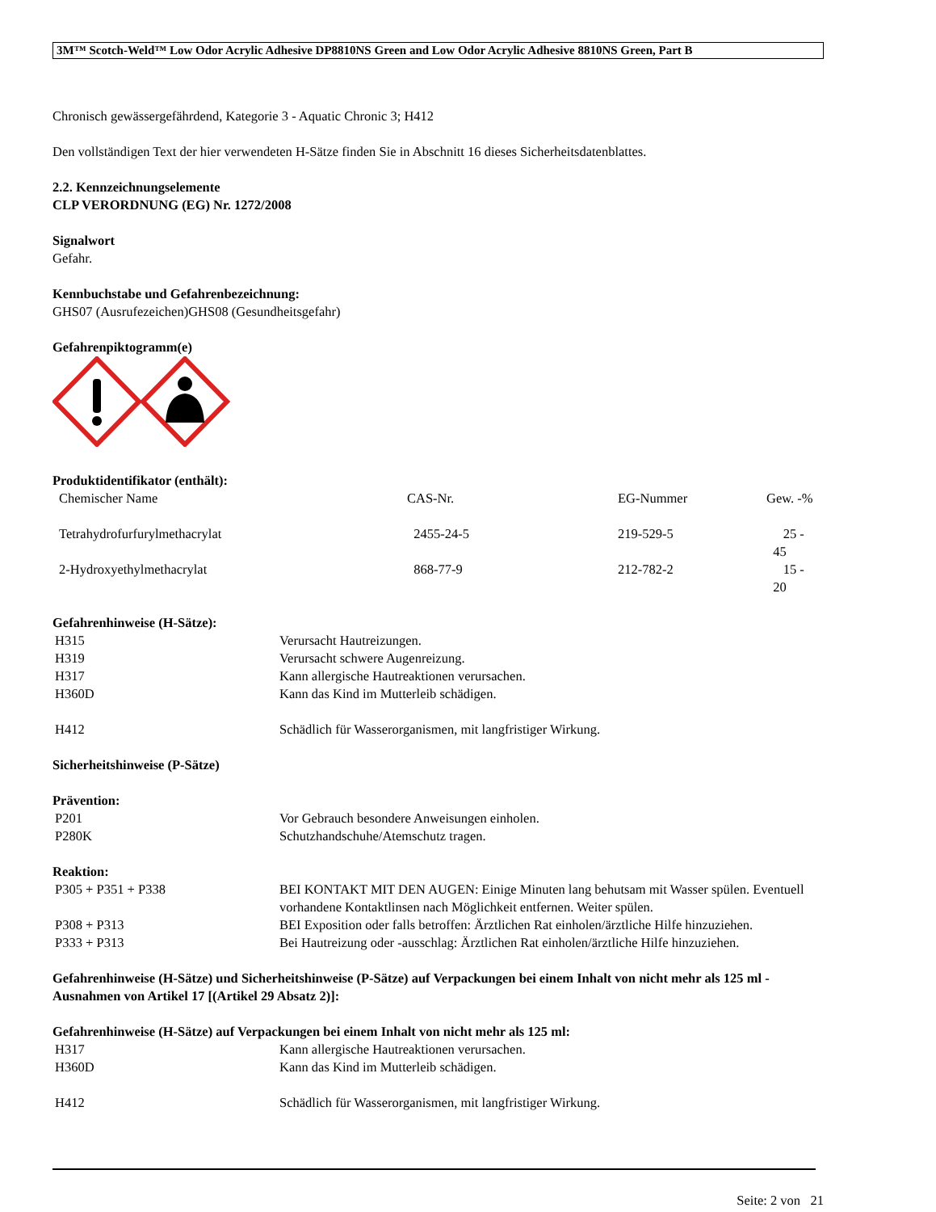3M™ Scotch-Weld™ Low Odor Acrylic Adhesive DP8810NS Green and Low Odor Acrylic Adhesive 8810NS Green, Part B
Chronisch gewässergefährdend, Kategorie 3 - Aquatic Chronic 3; H412
Den vollständigen Text der hier verwendeten H-Sätze finden Sie in Abschnitt 16 dieses Sicherheitsdatenblattes.
2.2. Kennzeichnungselemente
CLP VERORDNUNG (EG) Nr. 1272/2008
Signalwort
Gefahr.
Kennbuchstabe und Gefahrenbezeichnung:
GHS07 (Ausrufezeichen)GHS08 (Gesundheitsgefahr)
Gefahrenpiktogramm(e)
Produktidentifikator (enthält):
| Chemischer Name | CAS-Nr. | EG-Nummer | Gew. -% |
| Tetrahydrofurfurylmethacrylat | 2455-24-5 | 219-529-5 | 25 - 45 |
| 2-Hydroxyethylmethacrylat | 868-77-9 | 212-782-2 | 15 - 20 |
Gefahrenhinweise (H-Sätze):
| H315 | Verursacht Hautreizungen. |
| H319 | Verursacht schwere Augenreizung. |
| H317 | Kann allergische Hautreaktionen verursachen. |
| H360D | Kann das Kind im Mutterleib schädigen. |
| H412 | Schädlich für Wasserorganismen, mit langfristiger Wirkung. |
Sicherheitshinweise (P-Sätze)
Prävention:
| P201 | Vor Gebrauch besondere Anweisungen einholen. |
| P280K | Schutzhandschuhe/Atemschutz tragen. |
Reaktion:
| P305 + P351 + P338 | BEI KONTAKT MIT DEN AUGEN: Einige Minuten lang behutsam mit Wasser spülen. Eventuell vorhandene Kontaktlinsen nach Möglichkeit entfernen. Weiter spülen. |
| P308 + P313 | BEI Exposition oder falls betroffen: Ärztlichen Rat einholen/ärztliche Hilfe hinzuziehen. |
| P333 + P313 | Bei Hautreizung oder -ausschlag: Ärztlichen Rat einholen/ärztliche Hilfe hinzuziehen. |
Gefahrenhinweise (H-Sätze) und Sicherheitshinweise (P-Sätze) auf Verpackungen bei einem Inhalt von nicht mehr als 125 ml - Ausnahmen von Artikel 17 [(Artikel 29 Absatz 2)]:
Gefahrenhinweise (H-Sätze) auf Verpackungen bei einem Inhalt von nicht mehr als 125 ml:
| H317 | Kann allergische Hautreaktionen verursachen. |
| H360D | Kann das Kind im Mutterleib schädigen. |
| H412 | Schädlich für Wasserorganismen, mit langfristiger Wirkung. |
Seite: 2 von 21